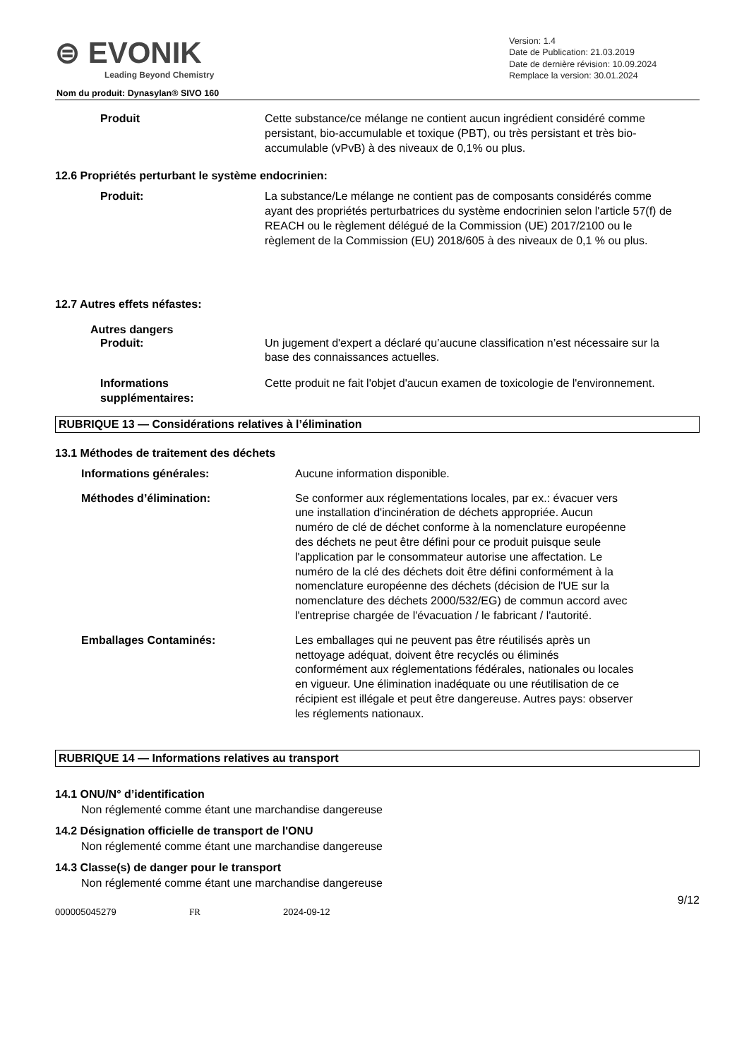⊜ EVONIK
Leading Beyond Chemistry
Version: 1.4
Date de Publication: 21.03.2019
Date de dernière révision: 10.09.2024
Remplace la version: 30.01.2024
Nom du produit: Dynasylan® SIVO 160
Produit Cette substance/ce mélange ne contient aucun ingrédient considéré comme persistant, bio-accumulable et toxique (PBT), ou très persistant et très bio-accumulable (vPvB) à des niveaux de 0,1% ou plus.
12.6 Propriétés perturbant le système endocrinien:
Produit: La substance/Le mélange ne contient pas de composants considérés comme ayant des propriétés perturbatrices du système endocrinien selon l'article 57(f) de REACH ou le règlement délégué de la Commission (UE) 2017/2100 ou le règlement de la Commission (EU) 2018/605 à des niveaux de 0,1 % ou plus.
12.7 Autres effets néfastes:
Autres dangers
Produit: Un jugement d'expert a déclaré qu’aucune classification n’est nécessaire sur la base des connaissances actuelles.
Informations supplémentaires:
Cette produit ne fait l'objet d'aucun examen de toxicologie de l'environnement.
RUBRIQUE 13 — Considérations relatives à l’élimination
13.1 Méthodes de traitement des déchets
Informations générales: Aucune information disponible.
Méthodes d’élimination: Se conformer aux réglementations locales, par ex.: évacuer vers une installation d'incinération de déchets appropriée. Aucun numéro de clé de déchet conforme à la nomenclature européenne des déchets ne peut être défini pour ce produit puisque seule l'application par le consommateur autorise une affectation. Le numéro de la clé des déchets doit être défini conformément à la nomenclature européenne des déchets (décision de l'UE sur la nomenclature des déchets 2000/532/EG) de commun accord avec l'entreprise chargée de l'évacuation / le fabricant / l'autorité.
Emballages Contaminés: Les emballages qui ne peuvent pas être réutilisés après un nettoyage adéquat, doivent être recyclés ou éliminés conformément aux réglementations fédérales, nationales ou locales en vigueur. Une élimination inadéquate ou une réutilisation de ce récipient est illégale et peut être dangereuse. Autres pays: observer les réglements nationaux.
RUBRIQUE 14 — Informations relatives au transport
14.1 ONU/N° d’identification
Non réglementé comme étant une marchandise dangereuse
14.2 Désignation officielle de transport de l'ONU
Non réglementé comme étant une marchandise dangereuse
14.3 Classe(s) de danger pour le transport
Non réglementé comme étant une marchandise dangereuse
9/12
000005045279 FR 2024-09-12